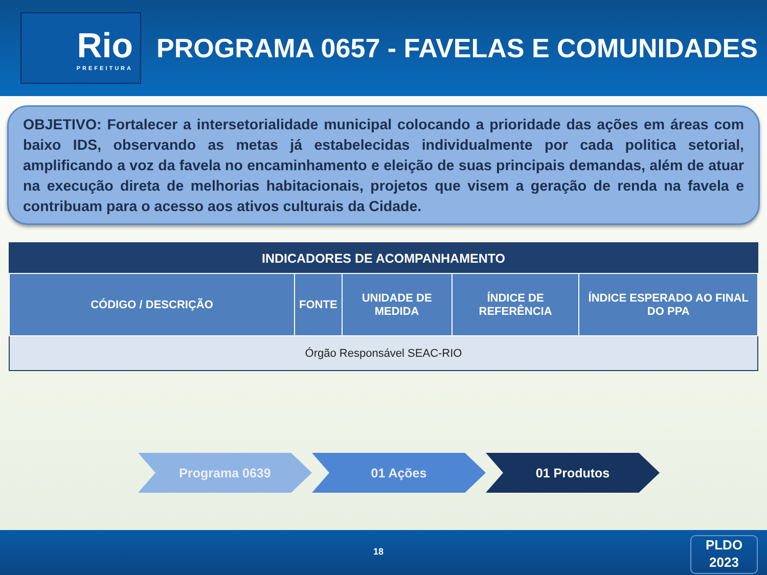Rio
PREFEITURA
PROGRAMA 0657 - FAVELAS E COMUNIDADES
OBJETIVO: Fortalecer a intersetorialidade municipal colocando a prioridade das ações em áreas com baixo IDS, observando as metas já estabelecidas individualmente por cada politica setorial, amplificando a voz da favela no encaminhamento e eleição de suas principais demandas, além de atuar na execução direta de melhorias habitacionais, projetos que visem a geração de renda na favela e contribuam para o acesso aos ativos culturais da Cidade.
| INDICADORES DE ACOMPANHAMENTO | | | | |
| --- | --- | --- | --- | --- |
| CÓDIGO / DESCRIÇÃO | FONTE | UNIDADE DE MEDIDA | ÍNDICE DE REFERÊNCIA | ÍNDICE ESPERADO AO FINAL DO PPA |
| Órgão Responsável SEAC-RIO | | | | |
Programa 0639 01 Ações 01 Produtos
18
PLDO
2023